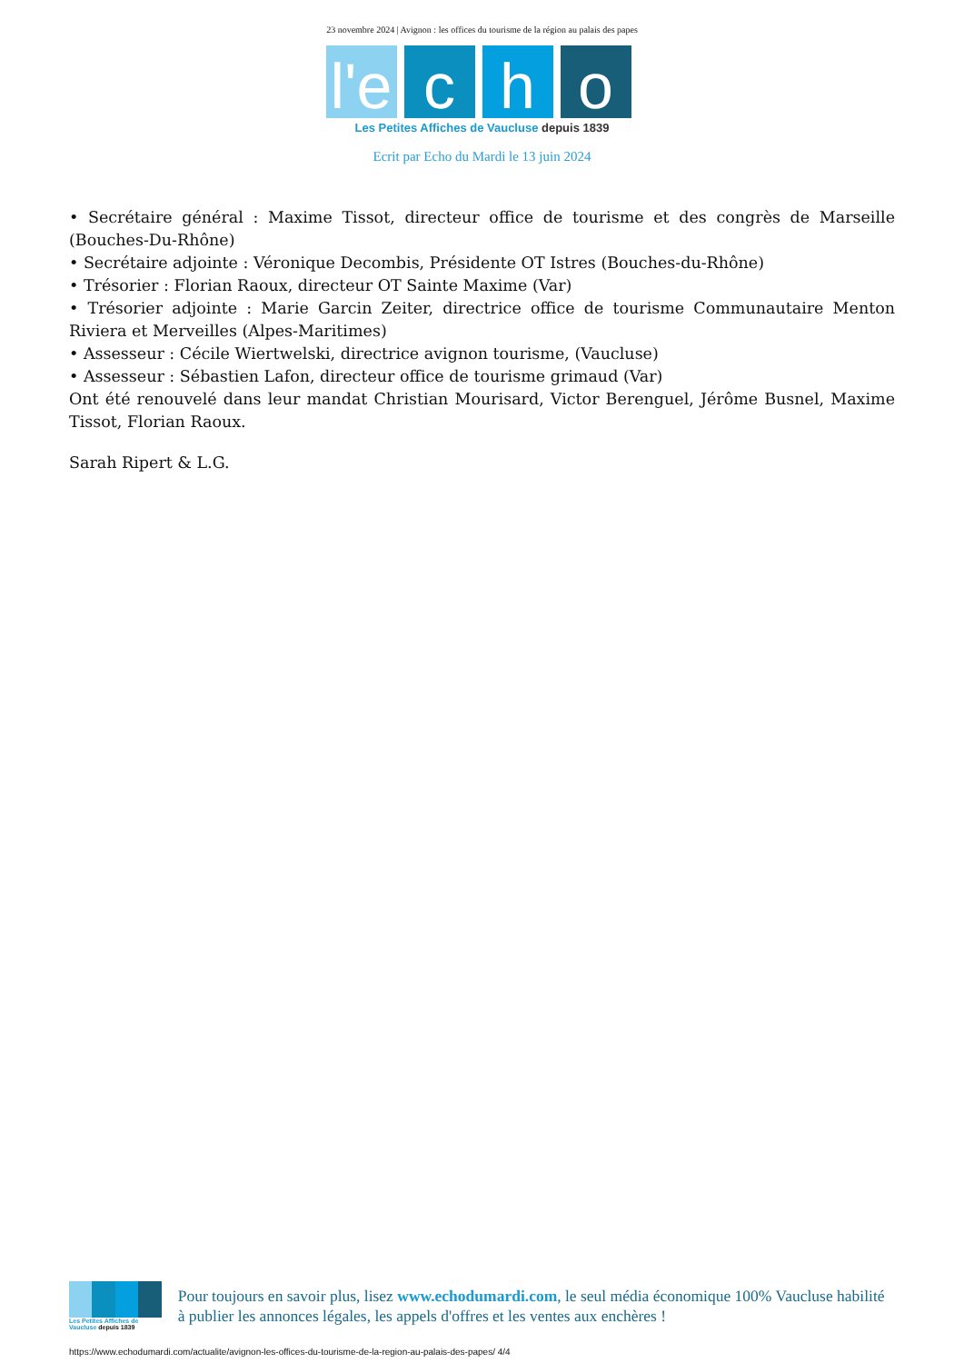23 novembre 2024 | Avignon : les offices du tourisme de la région au palais des papes
l'e c h o
Les Petites Affiches de Vaucluse depuis 1839
Ecrit par Echo du Mardi le 13 juin 2024
• Secrétaire général : Maxime Tissot, directeur office de tourisme et des congrès de Marseille (Bouches-Du-Rhône)
• Secrétaire adjointe : Véronique Decombis, Présidente OT Istres (Bouches-du-Rhône)
• Trésorier : Florian Raoux, directeur OT Sainte Maxime (Var)
• Trésorier adjointe : Marie Garcin Zeiter, directrice office de tourisme Communautaire Menton Riviera et Merveilles (Alpes-Maritimes)
• Assesseur : Cécile Wiertwelski, directrice avignon tourisme, (Vaucluse)
• Assesseur : Sébastien Lafon, directeur office de tourisme grimaud (Var)
Ont été renouvelé dans leur mandat Christian Mourisard, Victor Berenguel, Jérôme Busnel, Maxime Tissot, Florian Raoux.
Sarah Ripert & L.G.
Les Petites Affiches de Vaucluse depuis 1839
Pour toujours en savoir plus, lisez www.echodumardi.com, le seul média économique 100% Vaucluse habilité à publier les annonces légales, les appels d'offres et les ventes aux enchères !
https://www.echodumardi.com/actualite/avignon-les-offices-du-tourisme-de-la-region-au-palais-des-papes/ 4/4